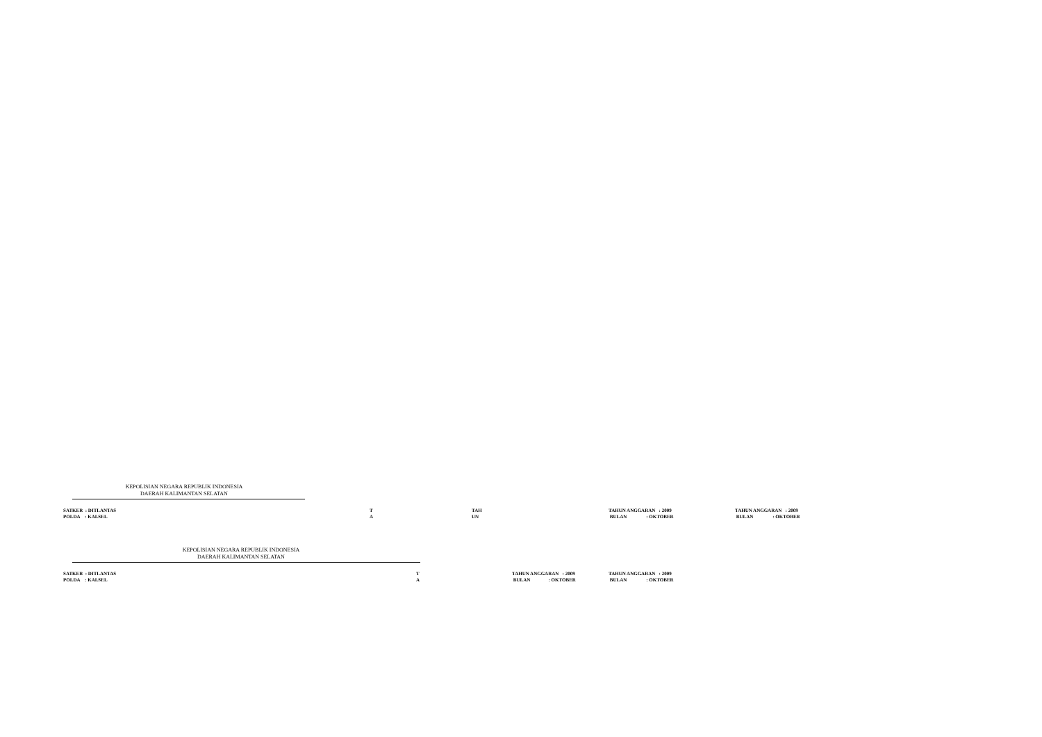KEPOLISIAN NEGARA REPUBLIK INDONESIA
DAERAH KALIMANTAN SELATAN
SATKER : DITLANTAS POLDA : KALSEL
T A
TAH UN
TAHUN ANGGARAN : 2009 BULAN : OKTOBER
TAHUN ANGGARAN : 2009 BULAN : OKTOBER
KEPOLISIAN NEGARA REPUBLIK INDONESIA
DAERAH KALIMANTAN SELATAN
SATKER : DITLANTAS POLDA : KALSEL
T A
TAHUN ANGGARAN : 2009 BULAN : OKTOBER
TAHUN ANGGARAN : 2009 BULAN : OKTOBER